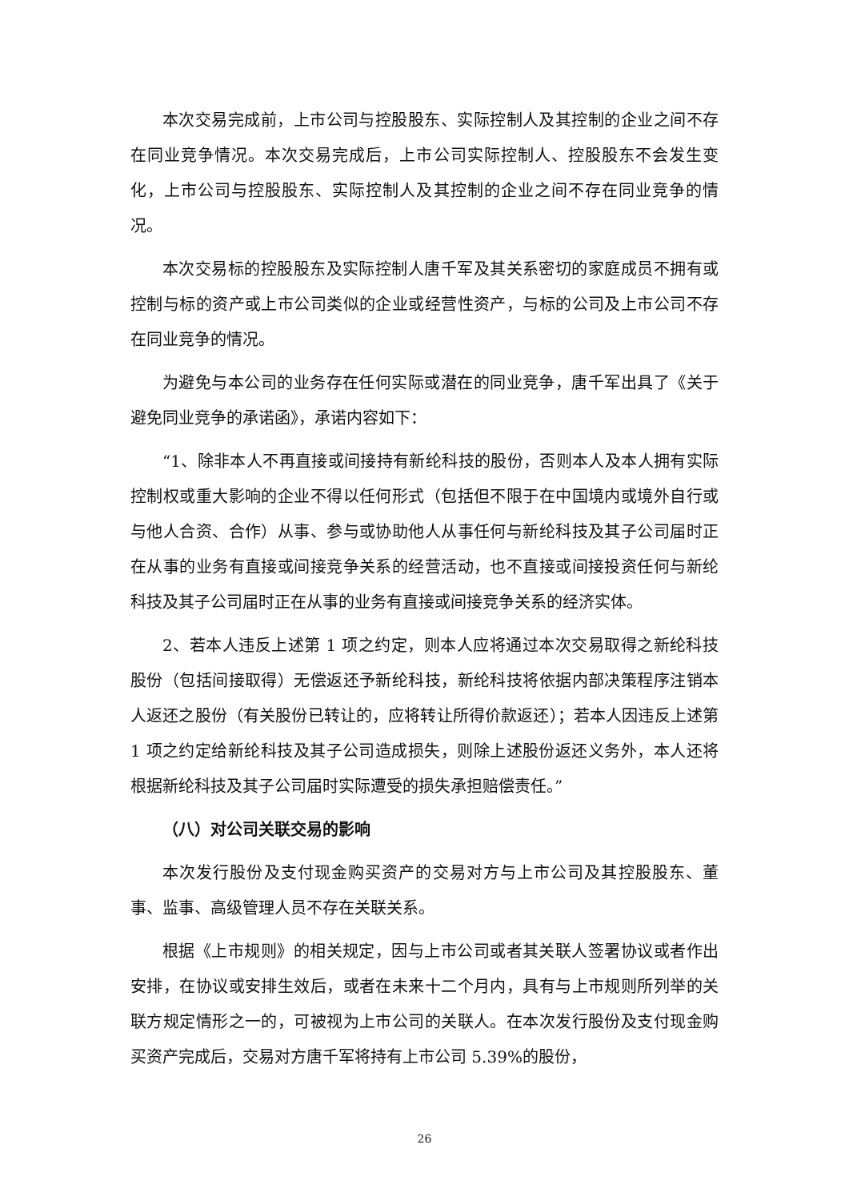本次交易完成前，上市公司与控股股东、实际控制人及其控制的企业之间不存在同业竞争情况。本次交易完成后，上市公司实际控制人、控股股东不会发生变化，上市公司与控股股东、实际控制人及其控制的企业之间不存在同业竞争的情况。
本次交易标的控股股东及实际控制人唐千军及其关系密切的家庭成员不拥有或控制与标的资产或上市公司类似的企业或经营性资产，与标的公司及上市公司不存在同业竞争的情况。
为避免与本公司的业务存在任何实际或潜在的同业竞争，唐千军出具了《关于避免同业竞争的承诺函》，承诺内容如下：
“1、除非本人不再直接或间接持有新纶科技的股份，否则本人及本人拥有实际控制权或重大影响的企业不得以任何形式（包括但不限于在中国境内或境外自行或与他人合资、合作）从事、参与或协助他人从事任何与新纶科技及其子公司届时正在从事的业务有直接或间接竞争关系的经营活动，也不直接或间接投资任何与新纶科技及其子公司届时正在从事的业务有直接或间接竞争关系的经济实体。
2、若本人违反上述第 1 项之约定，则本人应将通过本次交易取得之新纶科技股份（包括间接取得）无偿返还予新纶科技，新纶科技将依据内部决策程序注销本人返还之股份（有关股份已转让的，应将转让所得价款返还）；若本人因违反上述第 1 项之约定给新纶科技及其子公司造成损失，则除上述股份返还义务外，本人还将根据新纶科技及其子公司届时实际遭受的损失承担赔偿责任。”
（八）对公司关联交易的影响
本次发行股份及支付现金购买资产的交易对方与上市公司及其控股股东、董事、监事、高级管理人员不存在关联关系。
根据《上市规则》的相关规定，因与上市公司或者其关联人签署协议或者作出安排，在协议或安排生效后，或者在未来十二个月内，具有与上市规则所列举的关联方规定情形之一的，可被视为上市公司的关联人。在本次发行股份及支付现金购买资产完成后，交易对方唐千军将持有上市公司 5.39%的股份，
26